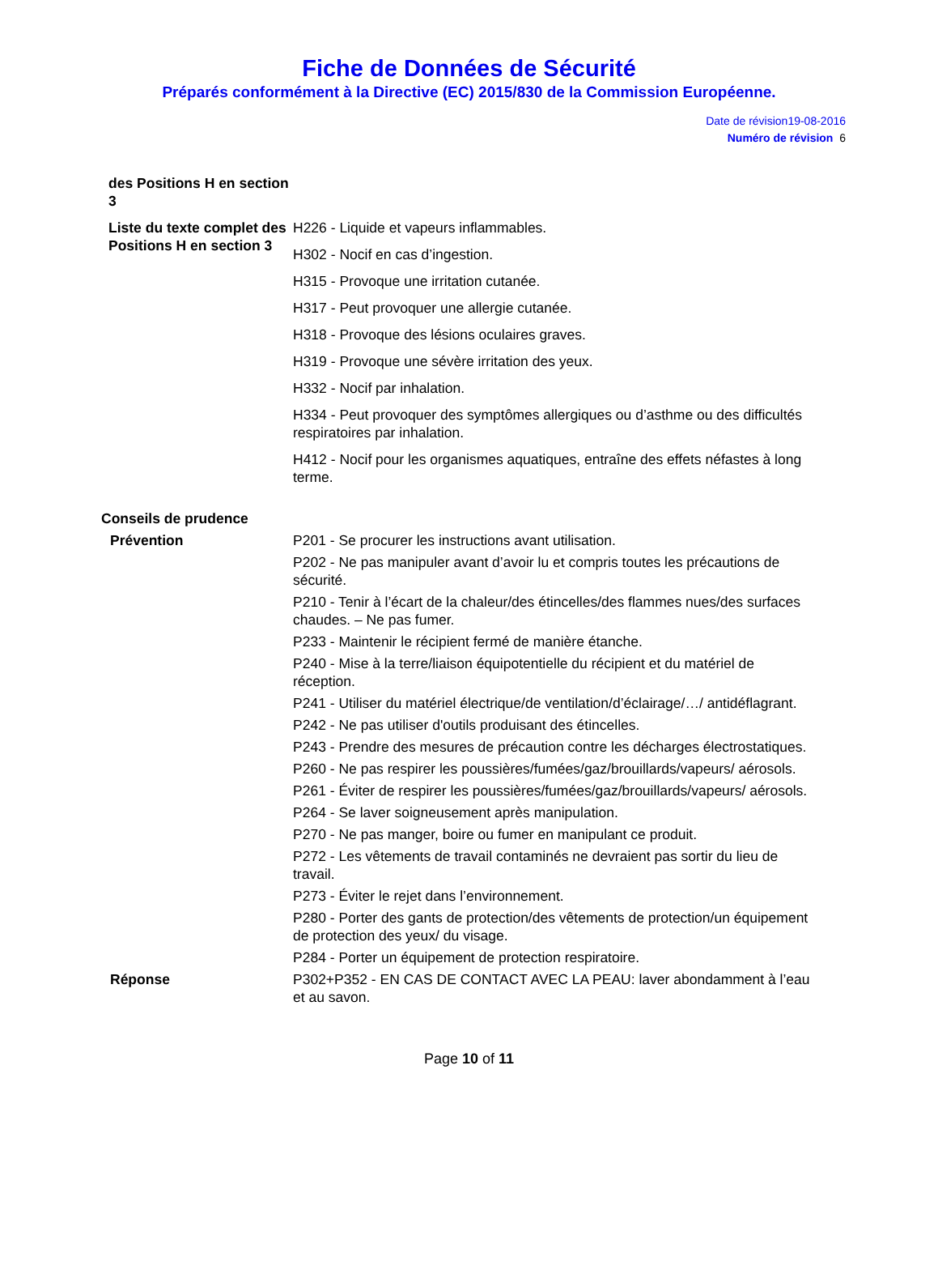Fiche de Données de Sécurité
Préparés conformément à la Directive (EC) 2015/830 de la Commission Européenne.
Date de révision19-08-2016
Numéro de révision 6
des Positions H en section 3
Liste du texte complet des Positions H en section 3
H226 - Liquide et vapeurs inflammables.
H302 - Nocif en cas d’ingestion.
H315 - Provoque une irritation cutanée.
H317 - Peut provoquer une allergie cutanée.
H318 - Provoque des lésions oculaires graves.
H319 - Provoque une sévère irritation des yeux.
H332 - Nocif par inhalation.
H334 - Peut provoquer des symptômes allergiques ou d’asthme ou des difficultés respiratoires par inhalation.
H412 - Nocif pour les organismes aquatiques, entraîne des effets néfastes à long terme.
Conseils de prudence
Prévention P201 - Se procurer les instructions avant utilisation.
P202 - Ne pas manipuler avant d’avoir lu et compris toutes les précautions de sécurité.
P210 - Tenir à l’écart de la chaleur/des étincelles/des flammes nues/des surfaces chaudes. – Ne pas fumer.
P233 - Maintenir le récipient fermé de manière étanche.
P240 - Mise à la terre/liaison équipotentielle du récipient et du matériel de réception.
P241 - Utiliser du matériel électrique/de ventilation/d’éclairage/…/ antidéflagrant.
P242 - Ne pas utiliser d'outils produisant des étincelles.
P243 - Prendre des mesures de précaution contre les décharges électrostatiques.
P260 - Ne pas respirer les poussières/fumées/gaz/brouillards/vapeurs/ aérosols.
P261 - Éviter de respirer les poussières/fumées/gaz/brouillards/vapeurs/ aérosols.
P264 - Se laver soigneusement après manipulation.
P270 - Ne pas manger, boire ou fumer en manipulant ce produit.
P272 - Les vêtements de travail contaminés ne devraient pas sortir du lieu de travail.
P273 - Éviter le rejet dans l’environnement.
P280 - Porter des gants de protection/des vêtements de protection/un équipement de protection des yeux/ du visage.
P284 - Porter un équipement de protection respiratoire.
Réponse P302+P352 - EN CAS DE CONTACT AVEC LA PEAU: laver abondamment à l’eau et au savon.
Page 10 of 11